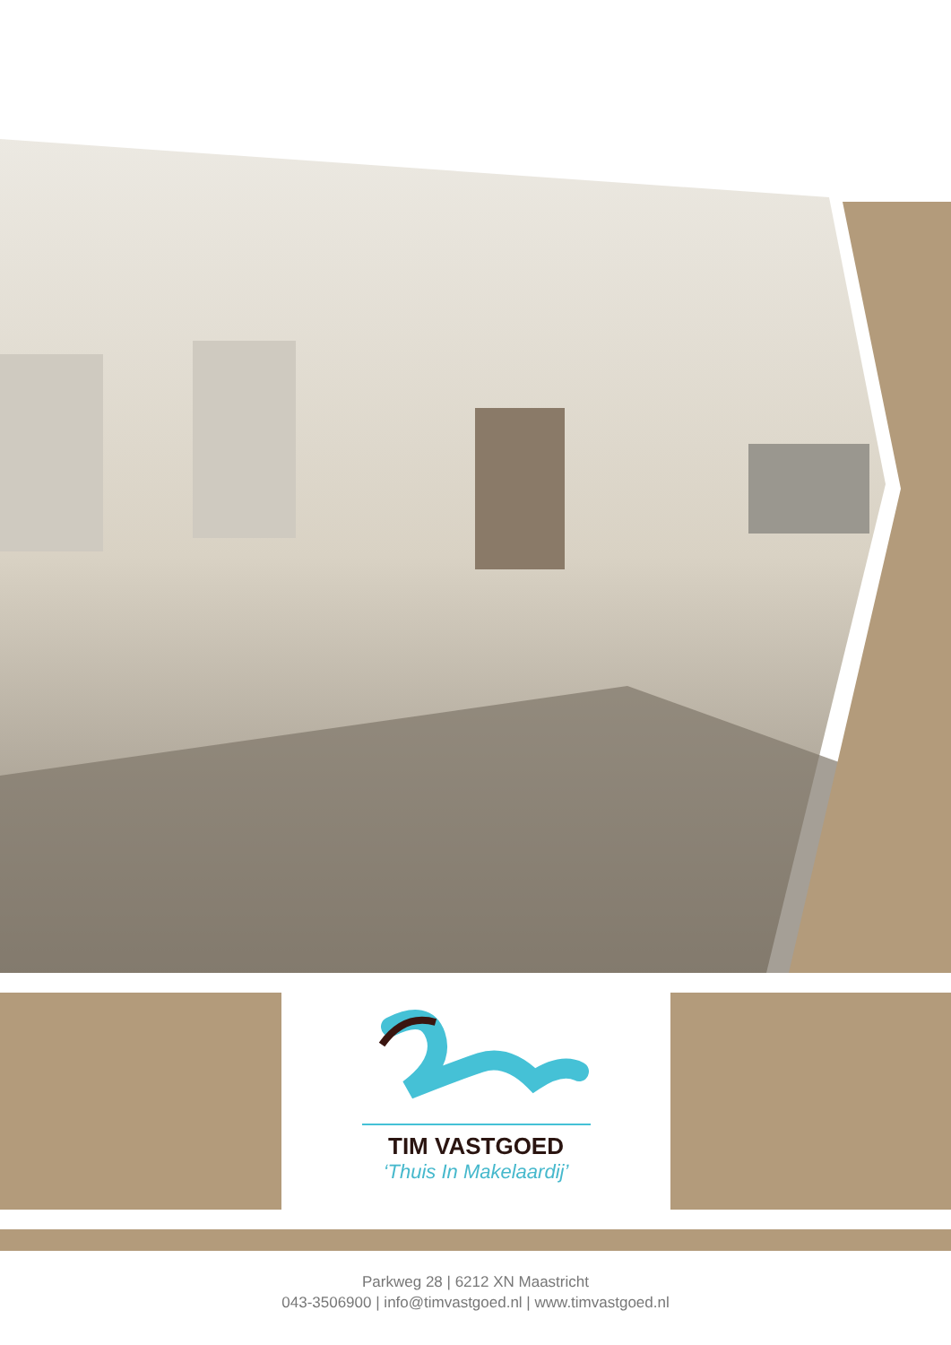TIM VASTGOED
‘Thuis In Makelaardij’
Parkweg 28 | 6212 XN Maastricht
043-3506900 | info@timvastgoed.nl | www.timvastgoed.nl